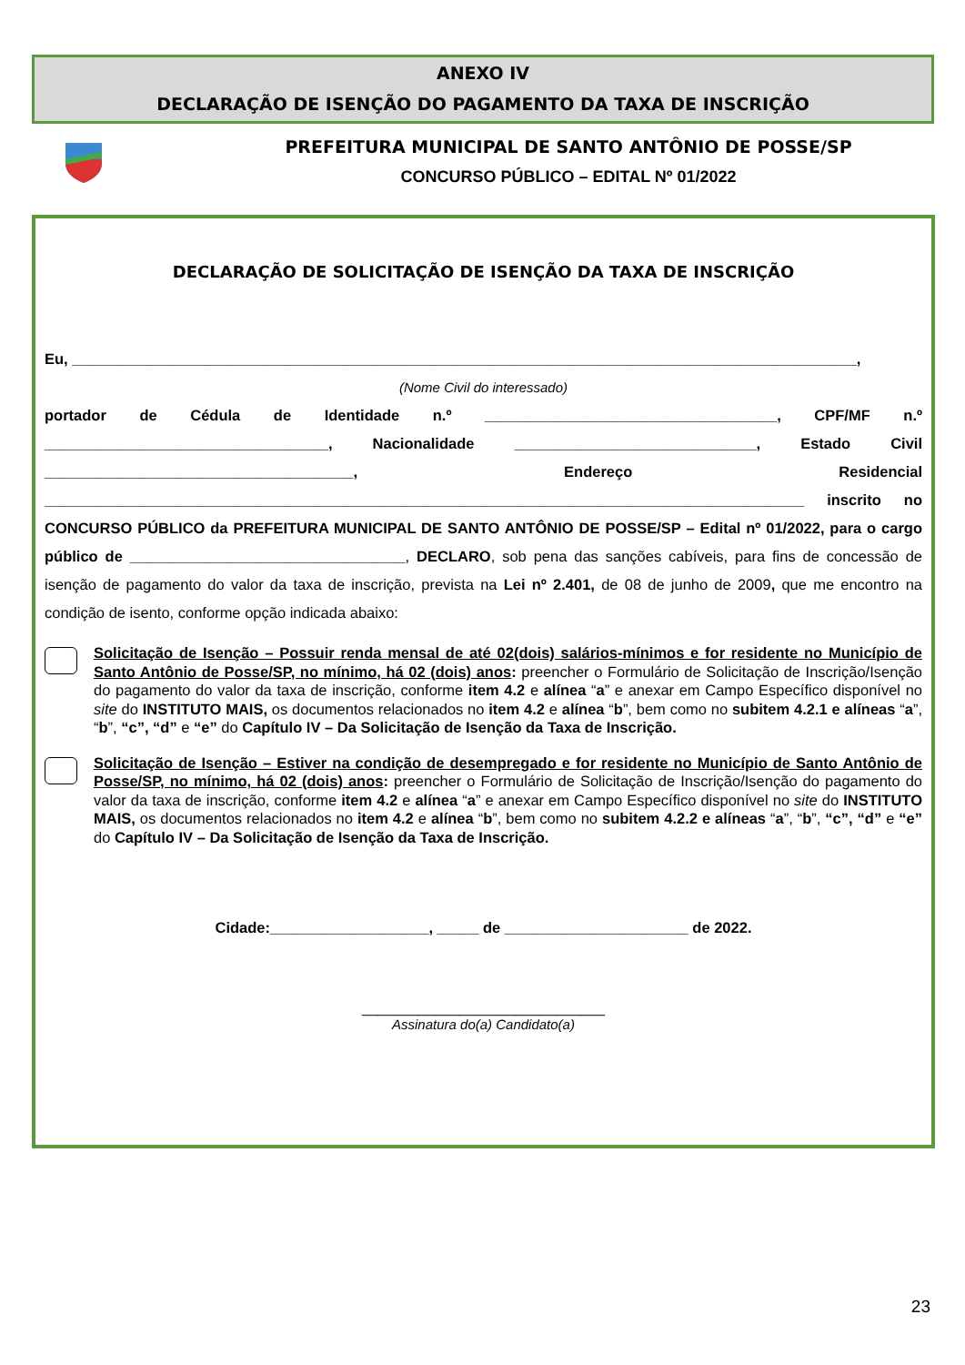ANEXO IV
DECLARAÇÃO DE ISENÇÃO DO PAGAMENTO DA TAXA DE INSCRIÇÃO
PREFEITURA MUNICIPAL DE SANTO ANTÔNIO DE POSSE/SP
CONCURSO PÚBLICO – EDITAL Nº 01/2022
DECLARAÇÃO DE SOLICITAÇÃO DE ISENÇÃO DA TAXA DE INSCRIÇÃO
Eu, ______________________________________________________________________________________________,
(Nome Civil do interessado)
portador de Cédula de Identidade n.º ___________________________________, CPF/MF n.º __________________________________, Nacionalidade _____________________________, Estado Civil _____________________________________, Endereço Residencial ___________________________________________________________________________________________ inscrito no CONCURSO PÚBLICO da PREFEITURA MUNICIPAL DE SANTO ANTÔNIO DE POSSE/SP – Edital nº 01/2022, para o cargo público de _________________________________, DECLARO, sob pena das sanções cabíveis, para fins de concessão de isenção de pagamento do valor da taxa de inscrição, prevista na Lei nº 2.401, de 08 de junho de 2009, que me encontro na condição de isento, conforme opção indicada abaixo:
Solicitação de Isenção – Possuir renda mensal de até 02(dois) salários-mínimos e for residente no Município de Santo Antônio de Posse/SP, no mínimo, há 02 (dois) anos: preencher o Formulário de Solicitação de Inscrição/Isenção do pagamento do valor da taxa de inscrição, conforme item 4.2 e alínea “a” e anexar em Campo Específico disponível no site do INSTITUTO MAIS, os documentos relacionados no item 4.2 e alínea “b”, bem como no subitem 4.2.1 e alíneas “a”, “b”, “c”, “d” e “e” do Capítulo IV – Da Solicitação de Isenção da Taxa de Inscrição.
Solicitação de Isenção – Estiver na condição de desempregado e for residente no Município de Santo Antônio de Posse/SP, no mínimo, há 02 (dois) anos: preencher o Formulário de Solicitação de Inscrição/Isenção do pagamento do valor da taxa de inscrição, conforme item 4.2 e alínea “a” e anexar em Campo Específico disponível no site do INSTITUTO MAIS, os documentos relacionados no item 4.2 e alínea “b”, bem como no subitem 4.2.2 e alíneas “a”, “b”, “c”, “d” e “e” do Capítulo IV – Da Solicitação de Isenção da Taxa de Inscrição.
Cidade:___________________, _____ de ______________________ de 2022.
______________________________
Assinatura do(a) Candidato(a)
23